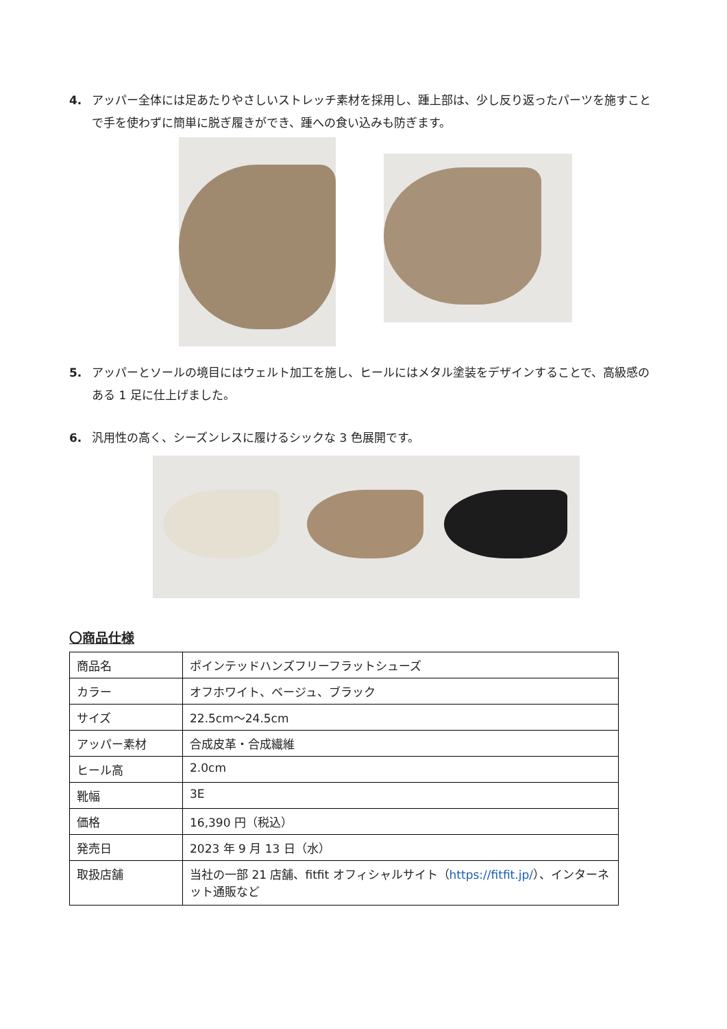4. アッパー全体には足あたりやさしいストレッチ素材を採用し、踵上部は、少し反り返ったパーツを施すことで手を使わずに簡単に脱ぎ履きができ、踵への食い込みも防ぎます。
5. アッパーとソールの境目にはウェルト加工を施し、ヒールにはメタル塗装をデザインすることで、高級感のある 1 足に仕上げました。
6. 汎用性の高く、シーズンレスに履けるシックな 3 色展開です。
〇商品仕様
| 商品名 | ポインテッドハンズフリーフラットシューズ |
| カラー | オフホワイト、ベージュ、ブラック |
| サイズ | 22.5cm～24.5cm |
| アッパー素材 | 合成皮革・合成繊維 |
| ヒール高 | 2.0cm |
| 靴幅 | 3E |
| 価格 | 16,390 円（税込） |
| 発売日 | 2023 年 9 月 13 日（水） |
| 取扱店舗 | 当社の一部 21 店舗、fitfit オフィシャルサイト（ https://fitfit.jp/ ）、インターネット通販など |